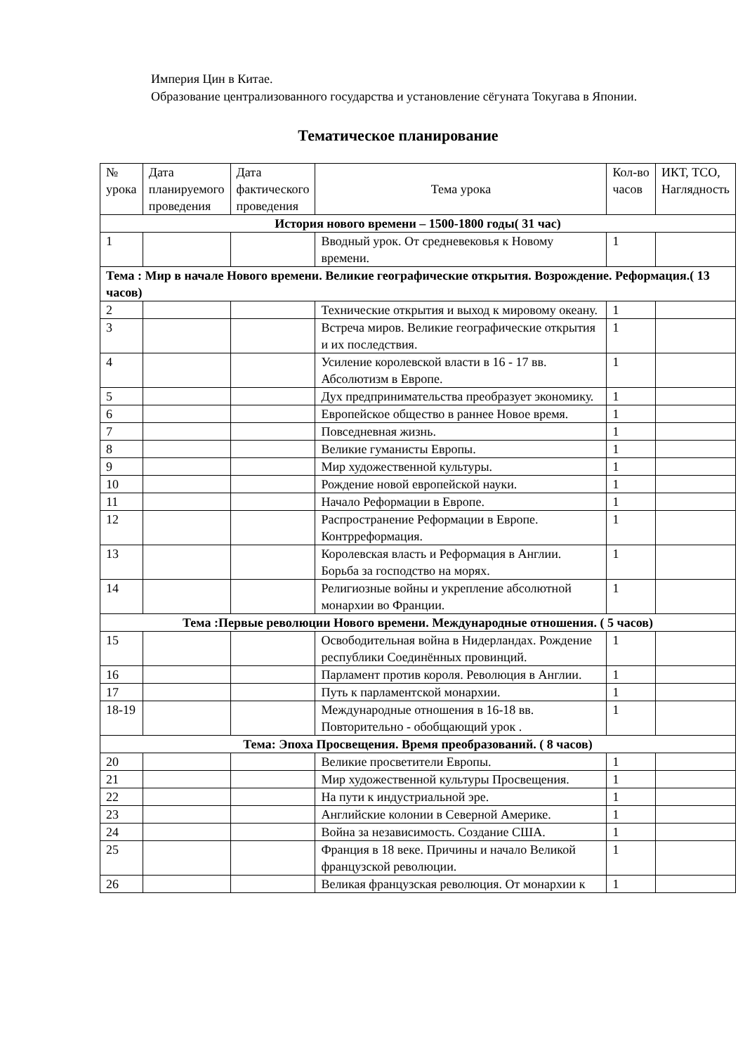Империя Цин в Китае.
Образование централизованного государства и установление сёгуната Токугава в Японии.
Тематическое планирование
| № урока | Дата планируемого проведения | Дата фактического проведения | Тема урока | Кол-во часов | ИКТ, ТСО, Наглядность |
| История нового времени – 1500-1800 годы( 31 час) | | | | | |
| 1 | | | Вводный урок. От средневековья к Новому времени. | 1 | |
| Тема : Мир в начале Нового времени. Великие географические открытия. Возрождение. Реформация.( 13 часов) | | | | | |
| 2 | | | Технические открытия и выход к мировому океану. | 1 | |
| 3 | | | Встреча миров. Великие географические открытия и их последствия. | 1 | |
| 4 | | | Усиление королевской власти в 16 - 17 вв. Абсолютизм в Европе. | 1 | |
| 5 | | | Дух предпринимательства преобразует экономику. | 1 | |
| 6 | | | Европейское общество в раннее Новое время. | 1 | |
| 7 | | | Повседневная жизнь. | 1 | |
| 8 | | | Великие гуманисты Европы. | 1 | |
| 9 | | | Мир художественной культуры. | 1 | |
| 10 | | | Рождение новой европейской науки. | 1 | |
| 11 | | | Начало Реформации в Европе. | 1 | |
| 12 | | | Распространение Реформации в Европе. Контрреформация. | 1 | |
| 13 | | | Королевская власть и Реформация в Англии. Борьба за господство на морях. | 1 | |
| 14 | | | Религиозные войны и укрепление абсолютной монархии во Франции. | 1 | |
| Тема :Первые революции Нового времени. Международные отношения. ( 5 часов) | | | | | |
| 15 | | | Освободительная война в Нидерландах. Рождение республики Соединённых провинций. | 1 | |
| 16 | | | Парламент против короля. Революция в Англии. | 1 | |
| 17 | | | Путь к парламентской монархии. | 1 | |
| 18-19 | | | Международные отношения в 16-18 вв. Повторительно - обобщающий урок . | 1 | |
| Тема: Эпоха Просвещения. Время преобразований. ( 8 часов) | | | | | |
| 20 | | | Великие просветители Европы. | 1 | |
| 21 | | | Мир художественной культуры Просвещения. | 1 | |
| 22 | | | На пути к индустриальной эре. | 1 | |
| 23 | | | Английские колонии в Северной Америке. | 1 | |
| 24 | | | Война за независимость. Создание США. | 1 | |
| 25 | | | Франция в 18 веке. Причины и начало Великой французской революции. | 1 | |
| 26 | | | Великая французская революция. От монархии к | 1 | |